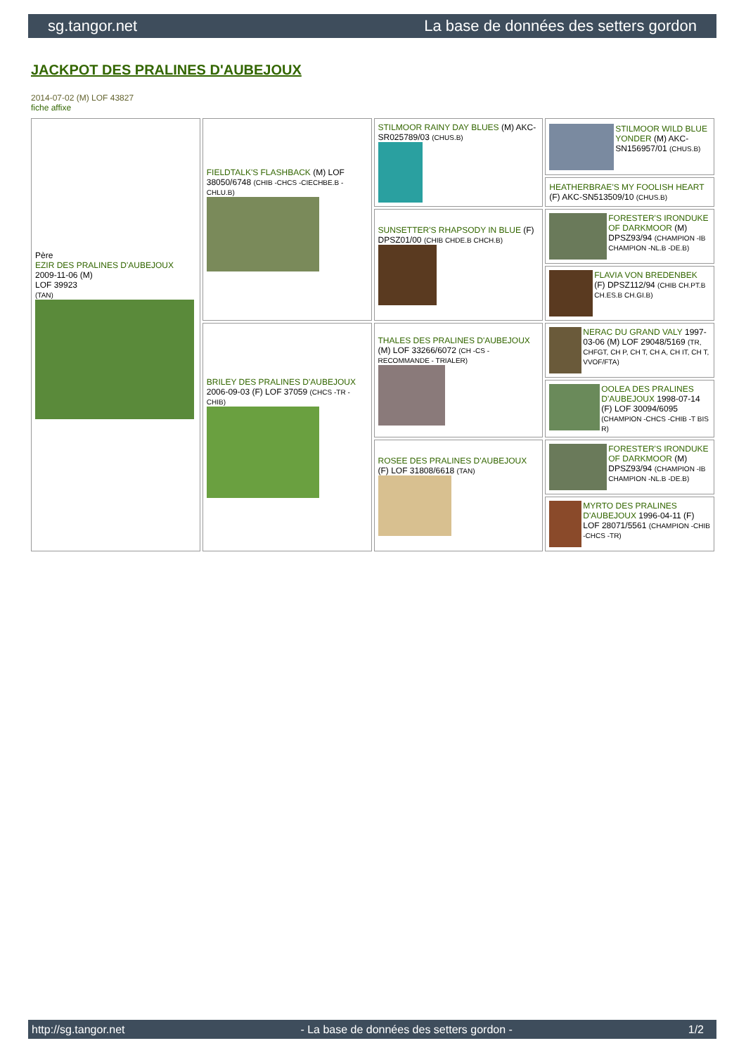sg.tangor.net La base de données des setters gordon
JACKPOT DES PRALINES D'AUBEJOUX
2014-07-02 (M) LOF 43827
fiche affixe
| Père EZIR DES PRALINES D'AUBEJOUX 2009-11-06 (M) LOF 39923 (TAN) | FIELDTALK'S FLASHBACK (M) LOF 38050/6748 (CHIB -CHCS -CIECHBE.B -CHLU.B) | STILMOOR RAINY DAY BLUES (M) AKC-SR025789/03 (CHUS.B) | STILMOOR WILD BLUE YONDER (M) AKC-SN156957/01 (CHUS.B) |
| | | | HEATHERBRAE'S MY FOOLISH HEART (F) AKC-SN513509/10 (CHUS.B) |
| | | SUNSETTER'S RHAPSODY IN BLUE (F) DPSZ01/00 (CHIB CHDE.B CHCH.B) | FORESTER'S IRONDUKE OF DARKMOOR (M) DPSZ93/94 (CHAMPION -IB CHAMPION -NL.B -DE.B) |
| | | | FLAVIA VON BREDENBEK (F) DPSZ112/94 (CHIB CH.PT.B CH.ES.B CH.GI.B) |
| | BRILEY DES PRALINES D'AUBEJOUX 2006-09-03 (F) LOF 37059 (CHCS -TR -CHIB) | THALES DES PRALINES D'AUBEJOUX (M) LOF 33266/6072 (CH -CS - RECOMMANDE - TRIALER) | NERAC DU GRAND VALY 1997-03-06 (M) LOF 29048/5169 (TR, CHFGT, CH P, CH T, CH A, CH IT, CH T, VVOF/FTA) |
| | | | OOLEA DES PRALINES D'AUBEJOUX 1998-07-14 (F) LOF 30094/6095 (CHAMPION -CHCS -CHIB -T BIS R) |
| | | ROSEE DES PRALINES D'AUBEJOUX (F) LOF 31808/6618 (TAN) | FORESTER'S IRONDUKE OF DARKMOOR (M) DPSZ93/94 (CHAMPION -IB CHAMPION -NL.B -DE.B) |
| | | | MYRTO DES PRALINES D'AUBEJOUX 1996-04-11 (F) LOF 28071/5561 (CHAMPION -CHIB -CHCS -TR) |
http://sg.tangor.net - La base de données des setters gordon - 1/2